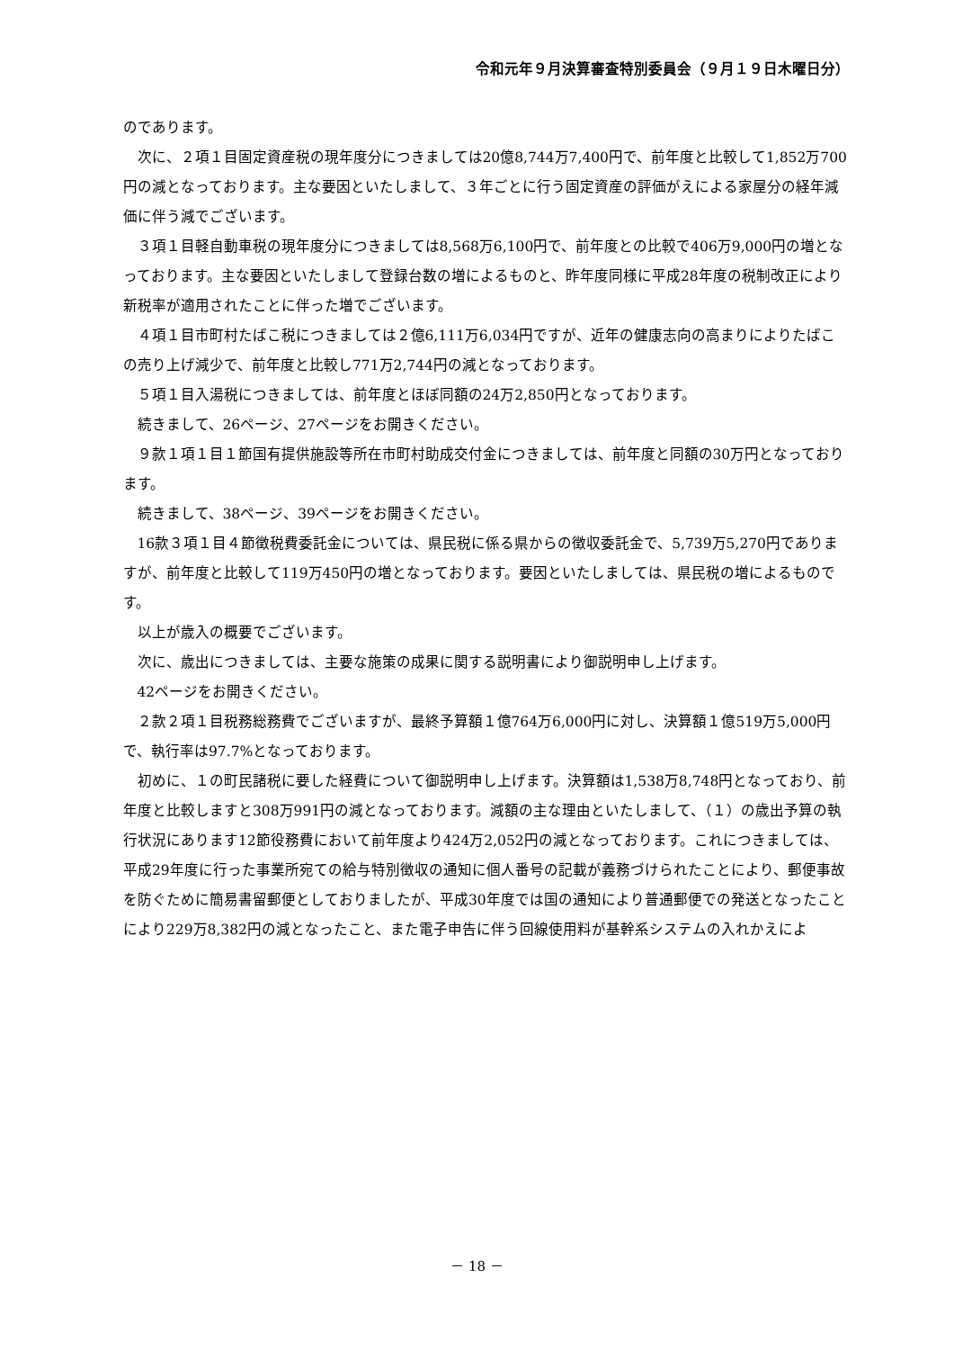令和元年９月決算審査特別委員会（９月１９日木曜日分）
のであります。
次に、２項１目固定資産税の現年度分につきましては20億8,744万7,400円で、前年度と比較して1,852万700円の減となっております。主な要因といたしまして、３年ごとに行う固定資産の評価がえによる家屋分の経年減価に伴う減でございます。
３項１目軽自動車税の現年度分につきましては8,568万6,100円で、前年度との比較で406万9,000円の増となっております。主な要因といたしまして登録台数の増によるものと、昨年度同様に平成28年度の税制改正により新税率が適用されたことに伴った増でございます。
４項１目市町村たばこ税につきましては２億6,111万6,034円ですが、近年の健康志向の高まりによりたばこの売り上げ減少で、前年度と比較し771万2,744円の減となっております。
５項１目入湯税につきましては、前年度とほぼ同額の24万2,850円となっております。
続きまして、26ページ、27ページをお開きください。
９款１項１目１節国有提供施設等所在市町村助成交付金につきましては、前年度と同額の30万円となっております。
続きまして、38ページ、39ページをお開きください。
16款３項１目４節徴税費委託金については、県民税に係る県からの徴収委託金で、5,739万5,270円でありますが、前年度と比較して119万450円の増となっております。要因といたしましては、県民税の増によるものです。
以上が歳入の概要でございます。
次に、歳出につきましては、主要な施策の成果に関する説明書により御説明申し上げます。
42ページをお開きください。
２款２項１目税務総務費でございますが、最終予算額１億764万6,000円に対し、決算額１億519万5,000円で、執行率は97.7%となっております。
初めに、１の町民諸税に要した経費について御説明申し上げます。決算額は1,538万8,748円となっており、前年度と比較しますと308万991円の減となっております。減額の主な理由といたしまして、（１）の歳出予算の執行状況にあります12節役務費において前年度より424万2,052円の減となっております。これにつきましては、平成29年度に行った事業所宛ての給与特別徴収の通知に個人番号の記載が義務づけられたことにより、郵便事故を防ぐために簡易書留郵便としておりましたが、平成30年度では国の通知により普通郵便での発送となったことにより229万8,382円の減となったこと、また電子申告に伴う回線使用料が基幹系システムの入れかえによ
－ 18 －